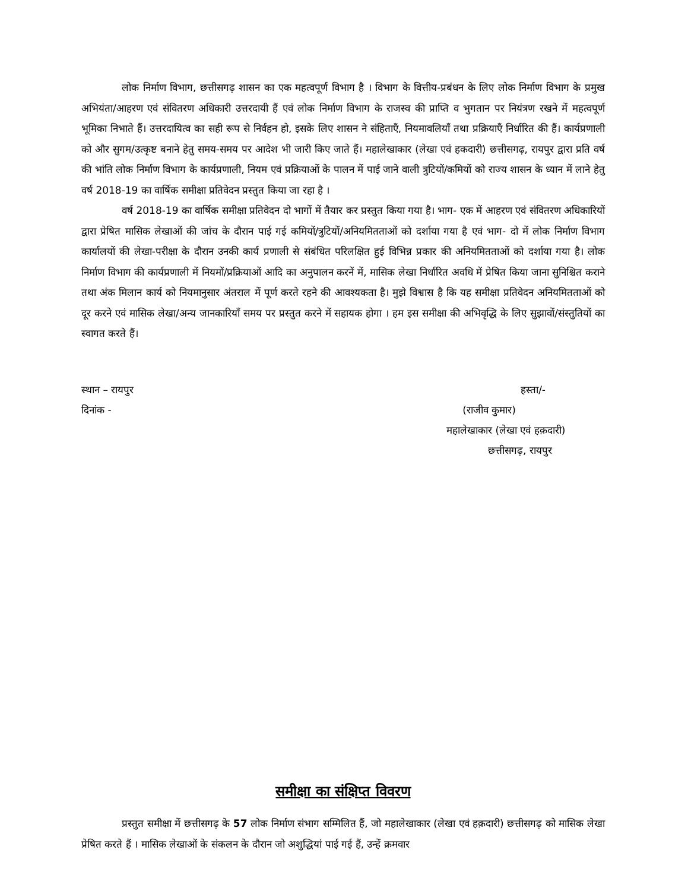लोक निर्माण विभाग, छत्तीसगढ़ शासन का एक महत्वपूर्ण विभाग है । विभाग के वित्तीय-प्रबंधन के लिए लोक निर्माण विभाग के प्रमुख अभियंता/आहरण एवं संवितरण अधिकारी उत्तरदायी हैं एवं लोक निर्माण विभाग के राजस्व की प्राप्ति व भुगतान पर नियंत्रण रखने में महत्वपूर्ण भूमिका निभाते हैं। उत्तरदायित्व का सही रूप से निर्वहन हो, इसके लिए शासन ने संहिताएँ, नियमावलियाँ तथा प्रक्रियाएँ निर्धारित की हैं। कार्यप्रणाली को और सुगम/उत्कृष्ट बनाने हेतु समय-समय पर आदेश भी जारी किए जाते हैं। महालेखाकार (लेखा एवं हकदारी) छत्तीसगढ़, रायपुर द्वारा प्रति वर्ष की भांति लोक निर्माण विभाग के कार्यप्रणाली, नियम एवं प्रक्रियाओं के पालन में पाई जाने वाली त्रुटियों/कमियों को राज्य शासन के ध्यान में लाने हेतु वर्ष 2018-19 का वार्षिक समीक्षा प्रतिवेदन प्रस्तुत किया जा रहा है ।
वर्ष 2018-19 का वार्षिक समीक्षा प्रतिवेदन दो भागों में तैयार कर प्रस्तुत किया गया है। भाग- एक में आहरण एवं संवितरण अधिकारियों द्वारा प्रेषित मासिक लेखाओं की जांच के दौरान पाई गई कमियों/त्रुटियों/अनियमितताओं को दर्शाया गया है एवं भाग- दो में लोक निर्माण विभाग कार्यालयों की लेखा-परीक्षा के दौरान उनकी कार्य प्रणाली से संबंधित परिलक्षित हुई विभिन्न प्रकार की अनियमितताओं को दर्शाया गया है। लोक निर्माण विभाग की कार्यप्रणाली में नियमों/प्रक्रियाओं आदि का अनुपालन करनें में, मासिक लेखा निर्धारित अवधि में प्रेषित किया जाना सुनिश्चित कराने तथा अंक मिलान कार्य को नियमानुसार अंतराल में पूर्ण करते रहने की आवश्यकता है। मुझे विश्वास है कि यह समीक्षा प्रतिवेदन अनियमितताओं को दूर करने एवं मासिक लेखा/अन्य जानकारियाँ समय पर प्रस्तुत करने में सहायक होगा । हम इस समीक्षा की अभिवृद्धि के लिए सुझावों/संस्तुतियों का स्वागत करते हैं।
स्थान – रायपुर हस्ता/-
दिनांक - (राजीव कुमार)
महालेखाकार (लेखा एवं हक़दारी)
छत्तीसगढ़, रायपुर
समीक्षा का संक्षिप्त विवरण
प्रस्तुत समीक्षा में छत्तीसगढ़ के 57 लोक निर्माण संभाग सम्मिलित हैं, जो महालेखाकार (लेखा एवं हक़दारी) छत्तीसगढ़ को मासिक लेखा प्रेषित करते हैं । मासिक लेखाओं के संकलन के दौरान जो अशुद्धियां पाई गई हैं, उन्हें क्रमवार